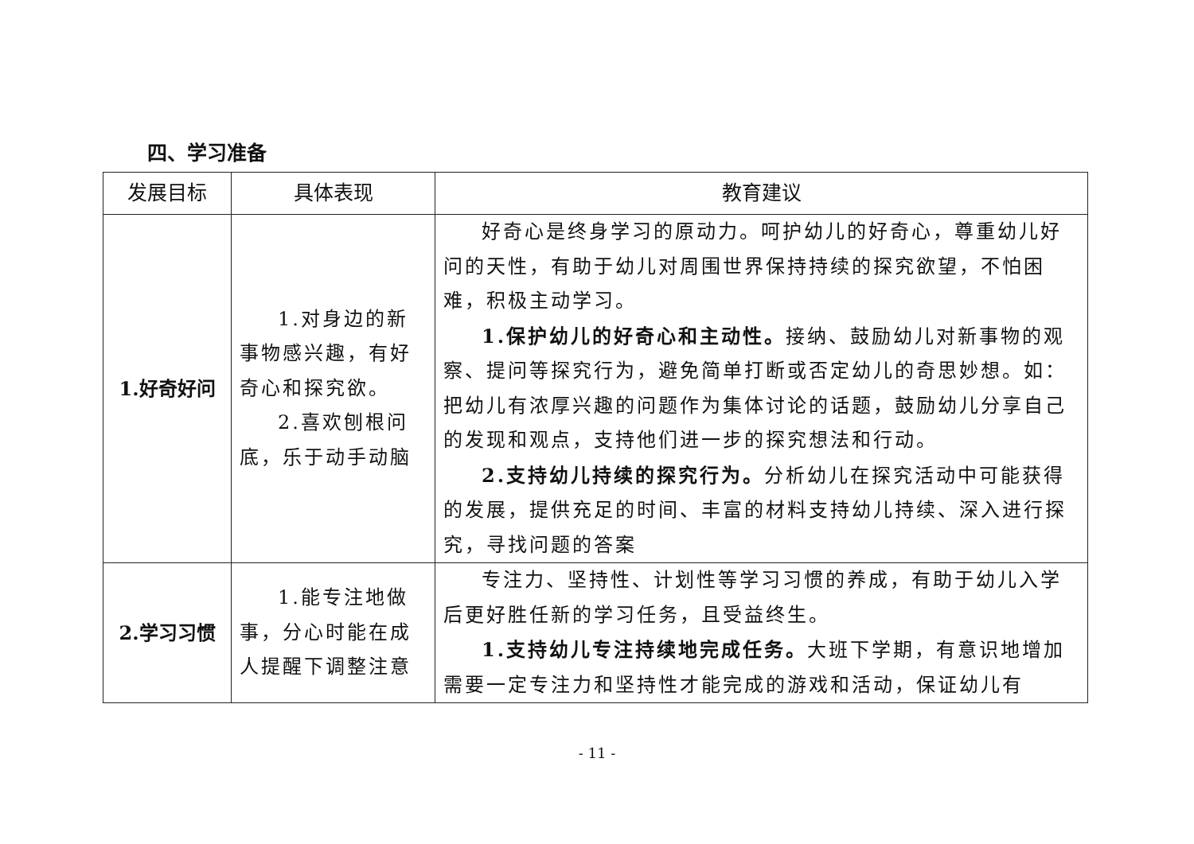四、学习准备
| 发展目标 | 具体表现 | 教育建议 |
| --- | --- | --- |
| 1.好奇好问 | 1.对身边的新事物感兴趣，有好奇心和探究欲。 2.喜欢刨根问底，乐于动手动脑 | 好奇心是终身学习的原动力。呵护幼儿的好奇心，尊重幼儿好问的天性，有助于幼儿对周围世界保持持续的探究欲望，不怕困难，积极主动学习。 1.保护幼儿的好奇心和主动性。 接纳、鼓励幼儿对新事物的观察、提问等探究行为，避免简单打断或否定幼儿的奇思妙想。如：把幼儿有浓厚兴趣的问题作为集体讨论的话题，鼓励幼儿分享自己的发现和观点，支持他们进一步的探究想法和行动。 2.支持幼儿持续的探究行为。 分析幼儿在探究活动中可能获得的发展，提供充足的时间、丰富的材料支持幼儿持续、深入进行探究，寻找问题的答案 |
| 2.学习习惯 | 1.能专注地做事，分心时能在成人提醒下调整注意 | 专注力、坚持性、计划性等学习习惯的养成，有助于幼儿入学后更好胜任新的学习任务，且受益终生。 1.支持幼儿专注持续地完成任务。 大班下学期，有意识地增加需要一定专注力和坚持性才能完成的游戏和活动，保证幼儿有 |
- 11 -